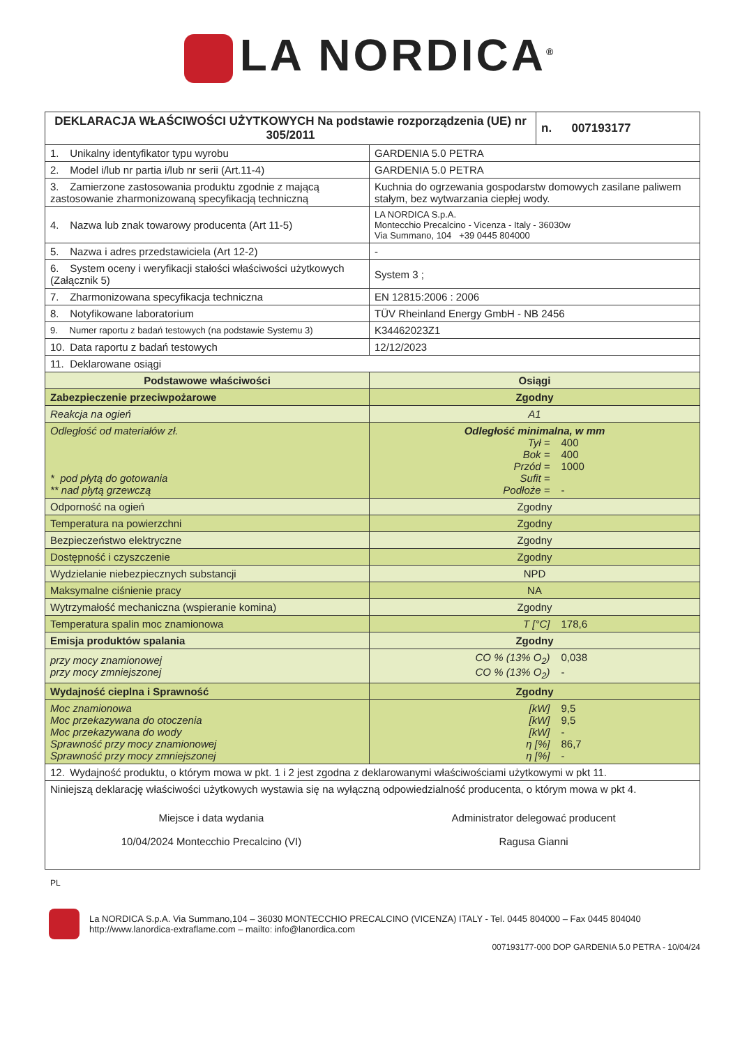LA NORDICA<sup>®</sup>
| DEKLARACJA WŁAŚCIWOŚCI UŻYTKOWYCH Na podstawie rozporządzenia (UE) nr 305/2011 | | n. 007193177 |
| 1. Unikalny identyfikator typu wyrobu | GARDENIA 5.0 PETRA | |
| 2. Model i/lub nr partia i/lub nr serii (Art.11-4) | GARDENIA 5.0 PETRA | |
| 3. Zamierzone zastosowania produktu zgodnie z mającą zastosowanie zharmonizowaną specyfikacją techniczną | Kuchnia do ogrzewania gospodarstw domowych zasilane paliwem stałym, bez wytwarzania ciepłej wody. | |
| 4. Nazwa lub znak towarowy producenta (Art 11-5) | LA NORDICA S.p.A. Montecchio Precalcino - Vicenza - Italy - 36030w Via Summano, 104 +39 0445 804000 | |
| 5. Nazwa i adres przedstawiciela (Art 12-2) | - | |
| 6. System oceny i weryfikacji stałości właściwości użytkowych (Załącznik 5) | System 3 ; | |
| 7. Zharmonizowana specyfikacja techniczna | EN 12815:2006 : 2006 | |
| 8. Notyfikowane laboratorium | TÜV Rheinland Energy GmbH - NB 2456 | |
| 9. Numer raportu z badań testowych (na podstawie Systemu 3) | K34462023Z1 | |
| 10. Data raportu z badań testowych | 12/12/2023 | |
| 11. Deklarowane osiągi | | |
| Podstawowe właściwości | Osiągi | |
| Zabezpieczenie przeciwpożarowe | Zgodny | |
| Reakcja na ogień | A1 | |
| Odległość od materiałów zł. * pod płytą do gotowania ** nad płytą grzewczą | Odległość minimalna, w mm Tył = 400 Bok = 400 Przód = 1000 Sufit = Podłoże = - | |
| Odporność na ogień | Zgodny | |
| Temperatura na powierzchni | Zgodny | |
| Bezpieczeństwo elektryczne | Zgodny | |
| Dostępność i czyszczenie | Zgodny | |
| Wydzielanie niebezpiecznych substancji | NPD | |
| Maksymalne ciśnienie pracy | NA | |
| Wytrzymałość mechaniczna (wspieranie komina) | Zgodny | |
| Temperatura spalin moc znamionowa | T [°C] 178,6 | |
| Emisja produktów spalania | Zgodny | |
| przy mocy znamionowej przy mocy zmniejszonej | CO % (13% O<sub>2</sub>) 0,038 CO % (13% O<sub>2</sub>) - | |
| Wydajność cieplna i Sprawność | Zgodny | |
| Moc znamionowa Moc przekazywana do otoczenia Moc przekazywana do wody Sprawność przy mocy znamionowej Sprawność przy mocy zmniejszonej | [kW] 9,5 [kW] 9,5 [kW] - η [%] 86,7 η [%] - | |
| 12. Wydajność produktu, o którym mowa w pkt. 1 i 2 jest zgodna z deklarowanymi właściwościami użytkowymi w pkt 11. | | |
| Niniejszą deklarację właściwości użytkowych wystawia się na wyłączną odpowiedzialność producenta, o którym mowa w pkt 4. Miejsce i data wydania 10/04/2024 Montecchio Precalcino (VI) Administrator delegować producent Ragusa Gianni | | |
PL
La NORDICA S.p.A. Via Summano,104 – 36030 MONTECCHIO PRECALCINO (VICENZA) ITALY - Tel. 0445 804000 – Fax 0445 804040
http://www.lanordica-extraflame.com – mailto: info@lanordica.com
007193177-000 DOP GARDENIA 5.0 PETRA - 10/04/24